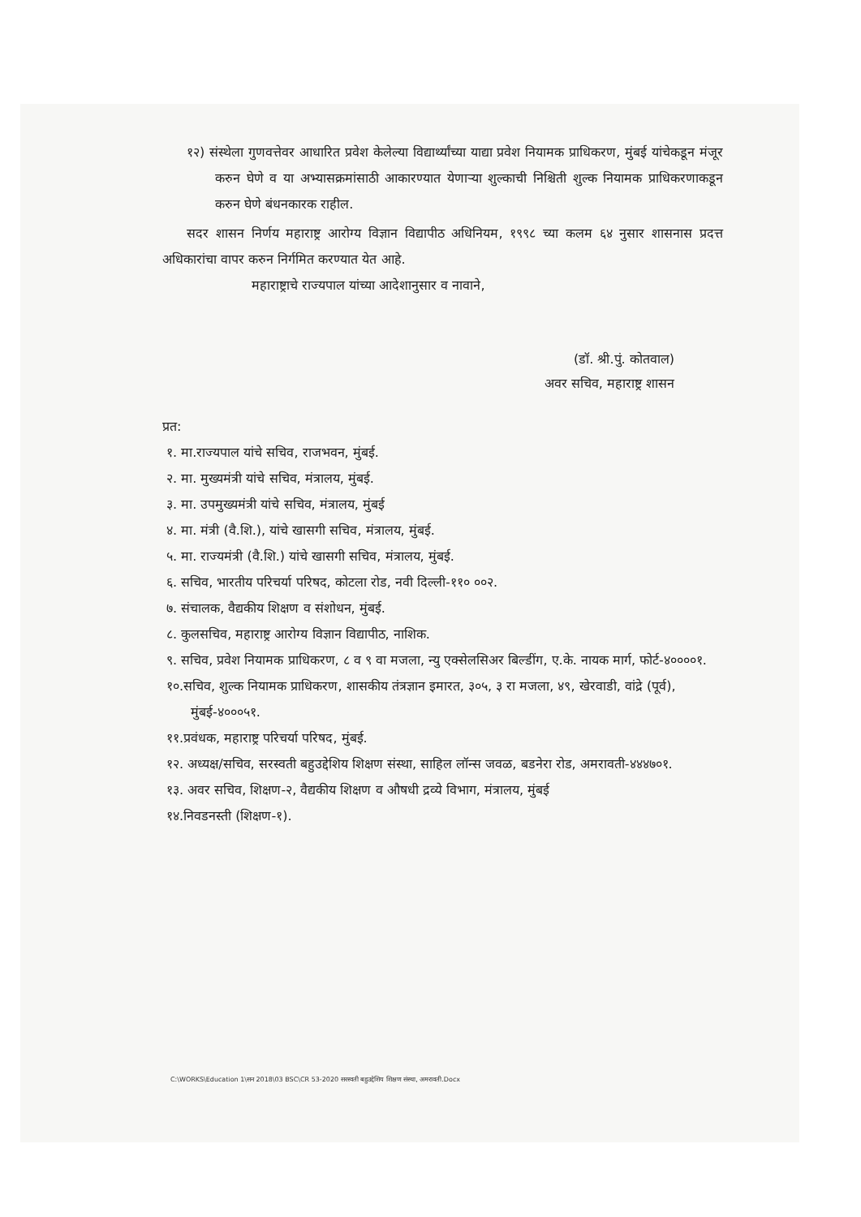१२) संस्थेला गुणवत्तेवर आधारित प्रवेश केलेल्या विद्यार्थ्यांच्या याद्या प्रवेश नियामक प्राधिकरण, मुंबई यांचेकडून मंजूर करुन घेणे व या अभ्यासक्रमांसाठी आकारण्यात येणाऱ्या शुल्काची निश्चिती शुल्क नियामक प्राधिकरणाकडून करुन घेणे बंधनकारक राहील.
सदर शासन निर्णय महाराष्ट्र आरोग्य विज्ञान विद्यापीठ अधिनियम, १९९८ च्या कलम ६४ नुसार शासनास प्रदत्त अधिकारांचा वापर करुन निर्गमित करण्यात येत आहे.
महाराष्ट्राचे राज्यपाल यांच्या आदेशानुसार व नावाने,
(डॉ. श्री.पुं. कोतवाल)
अवर सचिव, महाराष्ट्र शासन
प्रत:
१. मा.राज्यपाल यांचे सचिव, राजभवन, मुंबई.
२. मा. मुख्यमंत्री यांचे सचिव, मंत्रालय, मुंबई.
३. मा. उपमुख्यमंत्री यांचे सचिव, मंत्रालय, मुंबई
४. मा. मंत्री (वै.शि.), यांचे खासगी सचिव, मंत्रालय, मुंबई.
५. मा. राज्यमंत्री (वै.शि.) यांचे खासगी सचिव, मंत्रालय, मुंबई.
६. सचिव, भारतीय परिचर्या परिषद, कोटला रोड, नवी दिल्ली-११० ००२.
७. संचालक, वैद्यकीय शिक्षण व संशोधन, मुंबई.
८. कुलसचिव, महाराष्ट्र आरोग्य विज्ञान विद्यापीठ, नाशिक.
९. सचिव, प्रवेश नियामक प्राधिकरण, ८ व ९ वा मजला, न्यु एक्सेलसिअर बिल्डींग, ए.के. नायक मार्ग, फोर्ट-४००००१.
१०.सचिव, शुल्क नियामक प्राधिकरण, शासकीय तंत्रज्ञान इमारत, ३०५, ३ रा मजला, ४९, खेरवाडी, वांद्रे (पूर्व), मुंबई-४०००५१.
११.प्रवंधक, महाराष्ट्र परिचर्या परिषद, मुंबई.
१२. अध्यक्ष/सचिव, सरस्वती बहुउद्देशिय शिक्षण संस्था, साहिल लॉन्स जवळ, बडनेरा रोड, अमरावती-४४४७०१.
१३. अवर सचिव, शिक्षण-२, वैद्यकीय शिक्षण व औषधी द्रव्ये विभाग, मंत्रालय, मुंबई
१४.निवडनस्ती (शिक्षण-१).
C:\WORKS\Education 1\सन 2018\03 BSC\CR 53-2020 सरस्वती बहुउद्देशिय शिक्षण संस्था, अमरावती.Docx